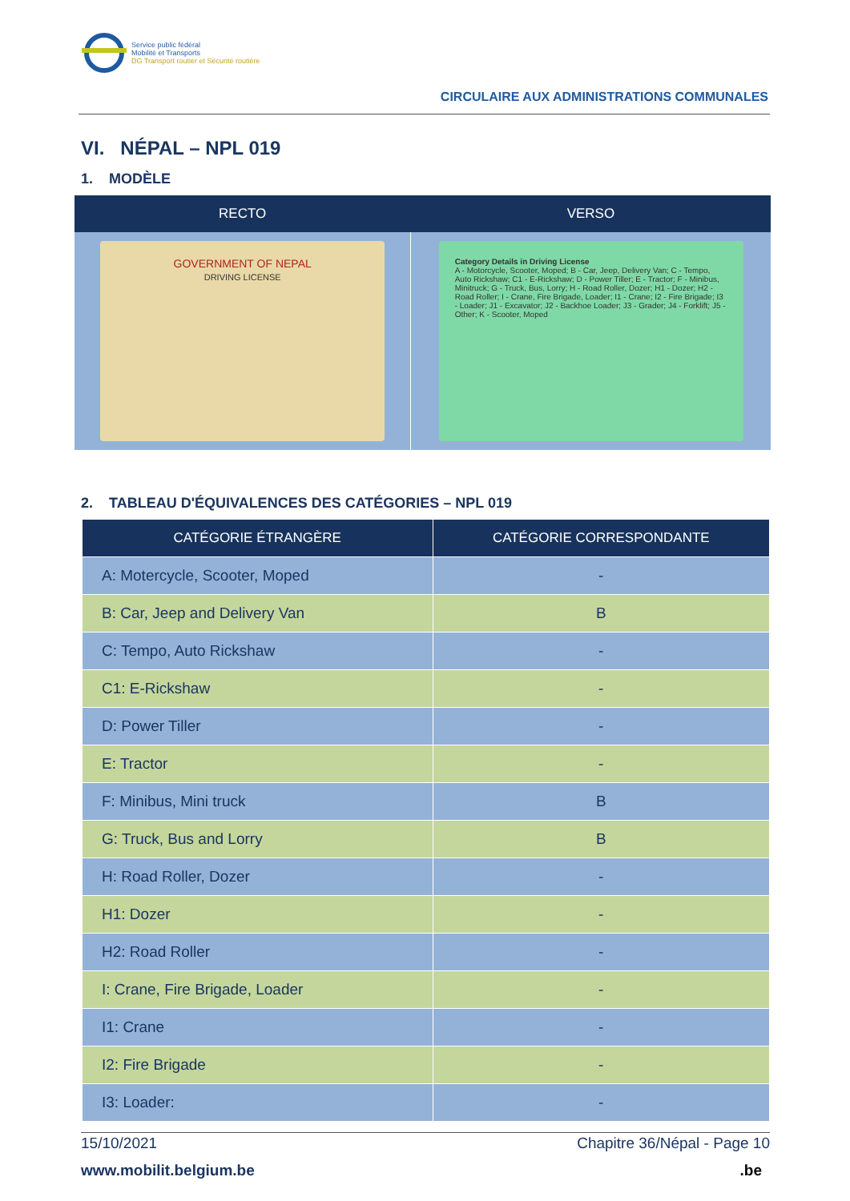Service public fédéral
Mobilité et Transports
DG Transport routier et Sécurité routière
CIRCULAIRE AUX ADMINISTRATIONS COMMUNALES
VI. NÉPAL – NPL 019
1. MODÈLE
| RECTO | VERSO |
| --- | --- |
| GOVERNMENT OF NEPAL DRIVING LICENSE | Category Details in Driving License A - Motorcycle, Scooter, Moped; B - Car, Jeep, Delivery Van; C - Tempo, Auto Rickshaw; C1 - E-Rickshaw; D - Power Tiller; E - Tractor; F - Minibus, Minitruck; G - Truck, Bus, Lorry; H - Road Roller, Dozer; H1 - Dozer; H2 - Road Roller; I - Crane, Fire Brigade, Loader; I1 - Crane; I2 - Fire Brigade; I3 - Loader; J1 - Excavator; J2 - Backhoe Loader; J3 - Grader; J4 - Forklift; J5 - Other; K - Scooter, Moped |
2. TABLEAU D'ÉQUIVALENCES DES CATÉGORIES – NPL 019
| CATÉGORIE ÉTRANGÈRE | CATÉGORIE CORRESPONDANTE |
| --- | --- |
| A: Motercycle, Scooter, Moped | - |
| B: Car, Jeep and Delivery Van | B |
| C: Tempo, Auto Rickshaw | - |
| C1: E-Rickshaw | - |
| D: Power Tiller | - |
| E: Tractor | - |
| F: Minibus, Mini truck | B |
| G: Truck, Bus and Lorry | B |
| H: Road Roller, Dozer | - |
| H1: Dozer | - |
| H2: Road Roller | - |
| I: Crane, Fire Brigade, Loader | - |
| I1: Crane | - |
| I2: Fire Brigade | - |
| I3: Loader: | - |
15/10/2021 Chapitre 36/Népal - Page 10
www.mobilit.belgium.be .be